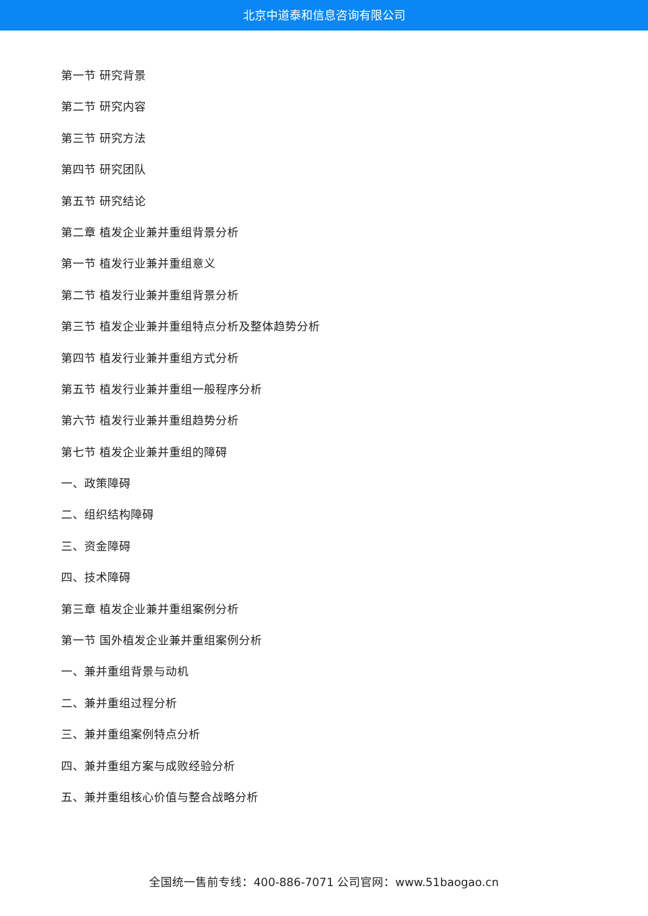北京中道泰和信息咨询有限公司
第一节 研究背景
第二节 研究内容
第三节 研究方法
第四节 研究团队
第五节 研究结论
第二章 植发企业兼并重组背景分析
第一节 植发行业兼并重组意义
第二节 植发行业兼并重组背景分析
第三节 植发企业兼并重组特点分析及整体趋势分析
第四节 植发行业兼并重组方式分析
第五节 植发行业兼并重组一般程序分析
第六节 植发行业兼并重组趋势分析
第七节 植发企业兼并重组的障碍
一、政策障碍
二、组织结构障碍
三、资金障碍
四、技术障碍
第三章 植发企业兼并重组案例分析
第一节 国外植发企业兼并重组案例分析
一、兼并重组背景与动机
二、兼并重组过程分析
三、兼并重组案例特点分析
四、兼并重组方案与成败经验分析
五、兼并重组核心价值与整合战略分析
全国统一售前专线：400-886-7071 公司官网：www.51baogao.cn